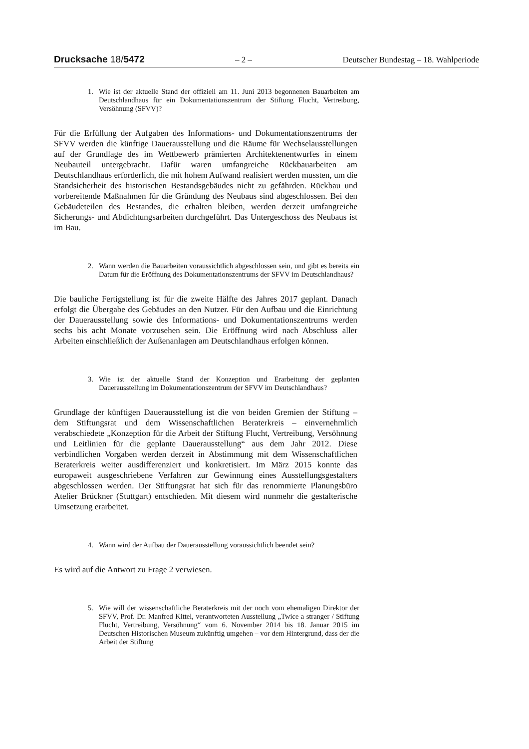Drucksache 18/5472 – 2 – Deutscher Bundestag – 18. Wahlperiode
1. Wie ist der aktuelle Stand der offiziell am 11. Juni 2013 begonnenen Bauarbeiten am Deutschlandhaus für ein Dokumentationszentrum der Stiftung Flucht, Vertreibung, Versöhnung (SFVV)?
Für die Erfüllung der Aufgaben des Informations- und Dokumentationszentrums der SFVV werden die künftige Dauerausstellung und die Räume für Wechselausstellungen auf der Grundlage des im Wettbewerb prämierten Architektenentwurfes in einem Neubauteil untergebracht. Dafür waren umfangreiche Rückbauarbeiten am Deutschlandhaus erforderlich, die mit hohem Aufwand realisiert werden mussten, um die Standsicherheit des historischen Bestandsgebäudes nicht zu gefährden. Rückbau und vorbereitende Maßnahmen für die Gründung des Neubaus sind abgeschlossen. Bei den Gebäudeteilen des Bestandes, die erhalten bleiben, werden derzeit umfangreiche Sicherungs- und Abdichtungsarbeiten durchgeführt. Das Untergeschoss des Neubaus ist im Bau.
2. Wann werden die Bauarbeiten voraussichtlich abgeschlossen sein, und gibt es bereits ein Datum für die Eröffnung des Dokumentationszentrums der SFVV im Deutschlandhaus?
Die bauliche Fertigstellung ist für die zweite Hälfte des Jahres 2017 geplant. Danach erfolgt die Übergabe des Gebäudes an den Nutzer. Für den Aufbau und die Einrichtung der Dauerausstellung sowie des Informations- und Dokumentationszentrums werden sechs bis acht Monate vorzusehen sein. Die Eröffnung wird nach Abschluss aller Arbeiten einschließlich der Außenanlagen am Deutschlandhaus erfolgen können.
3. Wie ist der aktuelle Stand der Konzeption und Erarbeitung der geplanten Dauerausstellung im Dokumentationszentrum der SFVV im Deutschlandhaus?
Grundlage der künftigen Dauerausstellung ist die von beiden Gremien der Stiftung – dem Stiftungsrat und dem Wissenschaftlichen Beraterkreis – einvernehmlich verabschiedete „Konzeption für die Arbeit der Stiftung Flucht, Vertreibung, Versöhnung und Leitlinien für die geplante Dauerausstellung“ aus dem Jahr 2012. Diese verbindlichen Vorgaben werden derzeit in Abstimmung mit dem Wissenschaftlichen Beraterkreis weiter ausdifferenziert und konkretisiert. Im März 2015 konnte das europaweit ausgeschriebene Verfahren zur Gewinnung eines Ausstellungsgestalters abgeschlossen werden. Der Stiftungsrat hat sich für das renommierte Planungsbüro Atelier Brückner (Stuttgart) entschieden. Mit diesem wird nunmehr die gestalterische Umsetzung erarbeitet.
4. Wann wird der Aufbau der Dauerausstellung voraussichtlich beendet sein?
Es wird auf die Antwort zu Frage 2 verwiesen.
5. Wie will der wissenschaftliche Beraterkreis mit der noch vom ehemaligen Direktor der SFVV, Prof. Dr. Manfred Kittel, verantworteten Ausstellung „Twice a stranger / Stiftung Flucht, Vertreibung, Versöhnung“ vom 6. November 2014 bis 18. Januar 2015 im Deutschen Historischen Museum zukünftig umgehen – vor dem Hintergrund, dass der die Arbeit der Stiftung